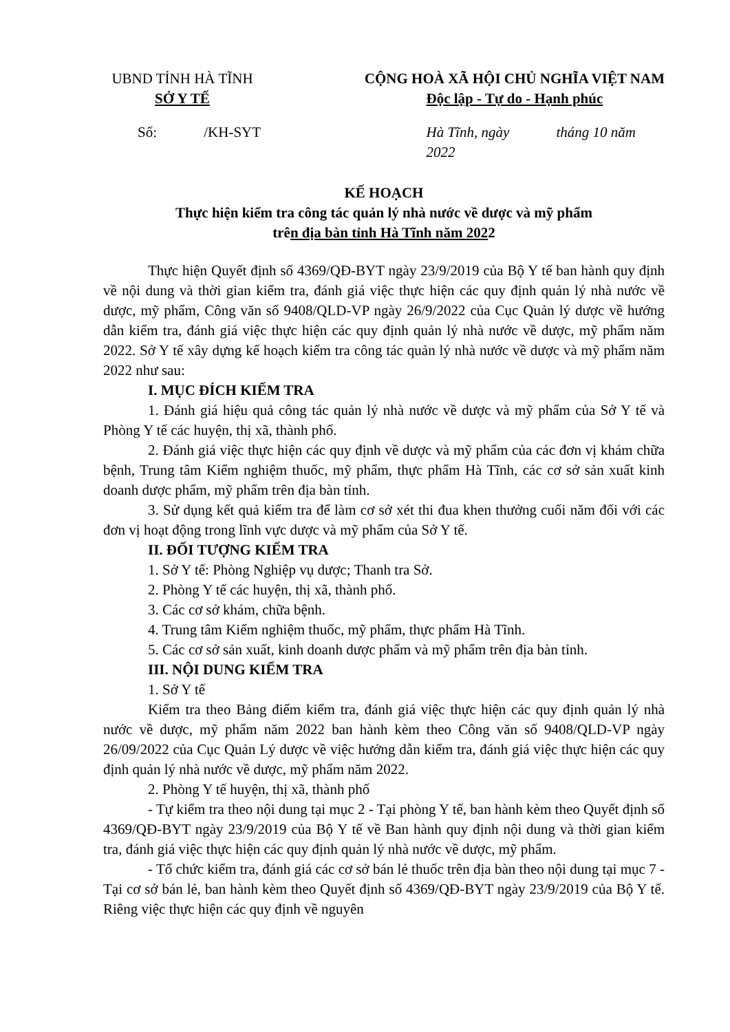UBND TỈNH HÀ TĨNH
SỞ Y TẾ
CỘNG HOÀ XÃ HỘI CHỦ NGHĨA VIỆT NAM
Độc lập - Tự do - Hạnh phúc
Số: /KH-SYT Hà Tĩnh, ngày tháng 10 năm 2022
KẾ HOẠCH
Thực hiện kiểm tra công tác quản lý nhà nước về dược và mỹ phẩm
trên địa bàn tỉnh Hà Tĩnh năm 2022
Thực hiện Quyết định số 4369/QĐ-BYT ngày 23/9/2019 của Bộ Y tế ban hành quy định về nội dung và thời gian kiểm tra, đánh giá việc thực hiện các quy định quản lý nhà nước về dược, mỹ phẩm, Công văn số 9408/QLD-VP ngày 26/9/2022 của Cục Quản lý dược về hướng dẫn kiểm tra, đánh giá việc thực hiện các quy định quản lý nhà nước về dược, mỹ phẩm năm 2022. Sở Y tế xây dựng kế hoạch kiểm tra công tác quản lý nhà nước về dược và mỹ phẩm năm 2022 như sau:
I. MỤC ĐÍCH KIỂM TRA
1. Đánh giá hiệu quả công tác quản lý nhà nước về dược và mỹ phẩm của Sở Y tế và Phòng Y tế các huyện, thị xã, thành phố.
2. Đánh giá việc thực hiện các quy định về dược và mỹ phẩm của các đơn vị khám chữa bệnh, Trung tâm Kiểm nghiệm thuốc, mỹ phẩm, thực phẩm Hà Tĩnh, các cơ sở sản xuất kinh doanh dược phẩm, mỹ phẩm trên địa bàn tỉnh.
3. Sử dụng kết quả kiểm tra để làm cơ sở xét thi đua khen thưởng cuối năm đối với các đơn vị hoạt động trong lĩnh vực dược và mỹ phẩm của Sở Y tế.
II. ĐỐI TƯỢNG KIỂM TRA
1. Sở Y tế: Phòng Nghiệp vụ dược; Thanh tra Sở.
2. Phòng Y tế các huyện, thị xã, thành phố.
3. Các cơ sở khám, chữa bệnh.
4. Trung tâm Kiểm nghiệm thuốc, mỹ phẩm, thực phẩm Hà Tĩnh.
5. Các cơ sở sản xuất, kinh doanh dược phẩm và mỹ phẩm trên địa bàn tỉnh.
III. NỘI DUNG KIỂM TRA
1. Sở Y tế
Kiểm tra theo Bảng điểm kiểm tra, đánh giá việc thực hiện các quy định quản lý nhà nước về dược, mỹ phẩm năm 2022 ban hành kèm theo Công văn số 9408/QLD-VP ngày 26/09/2022 của Cục Quản Lý dược về việc hướng dẫn kiểm tra, đánh giá việc thực hiện các quy định quản lý nhà nước về dược, mỹ phẩm năm 2022.
2. Phòng Y tế huyện, thị xã, thành phố
- Tự kiểm tra theo nội dung tại mục 2 - Tại phòng Y tế, ban hành kèm theo Quyết định số 4369/QĐ-BYT ngày 23/9/2019 của Bộ Y tế về Ban hành quy định nội dung và thời gian kiểm tra, đánh giá việc thực hiện các quy định quản lý nhà nước về dược, mỹ phẩm.
- Tổ chức kiểm tra, đánh giá các cơ sở bán lẻ thuốc trên địa bàn theo nội dung tại mục 7 - Tại cơ sở bán lẻ, ban hành kèm theo Quyết định số 4369/QĐ-BYT ngày 23/9/2019 của Bộ Y tế. Riêng việc thực hiện các quy định về nguyên